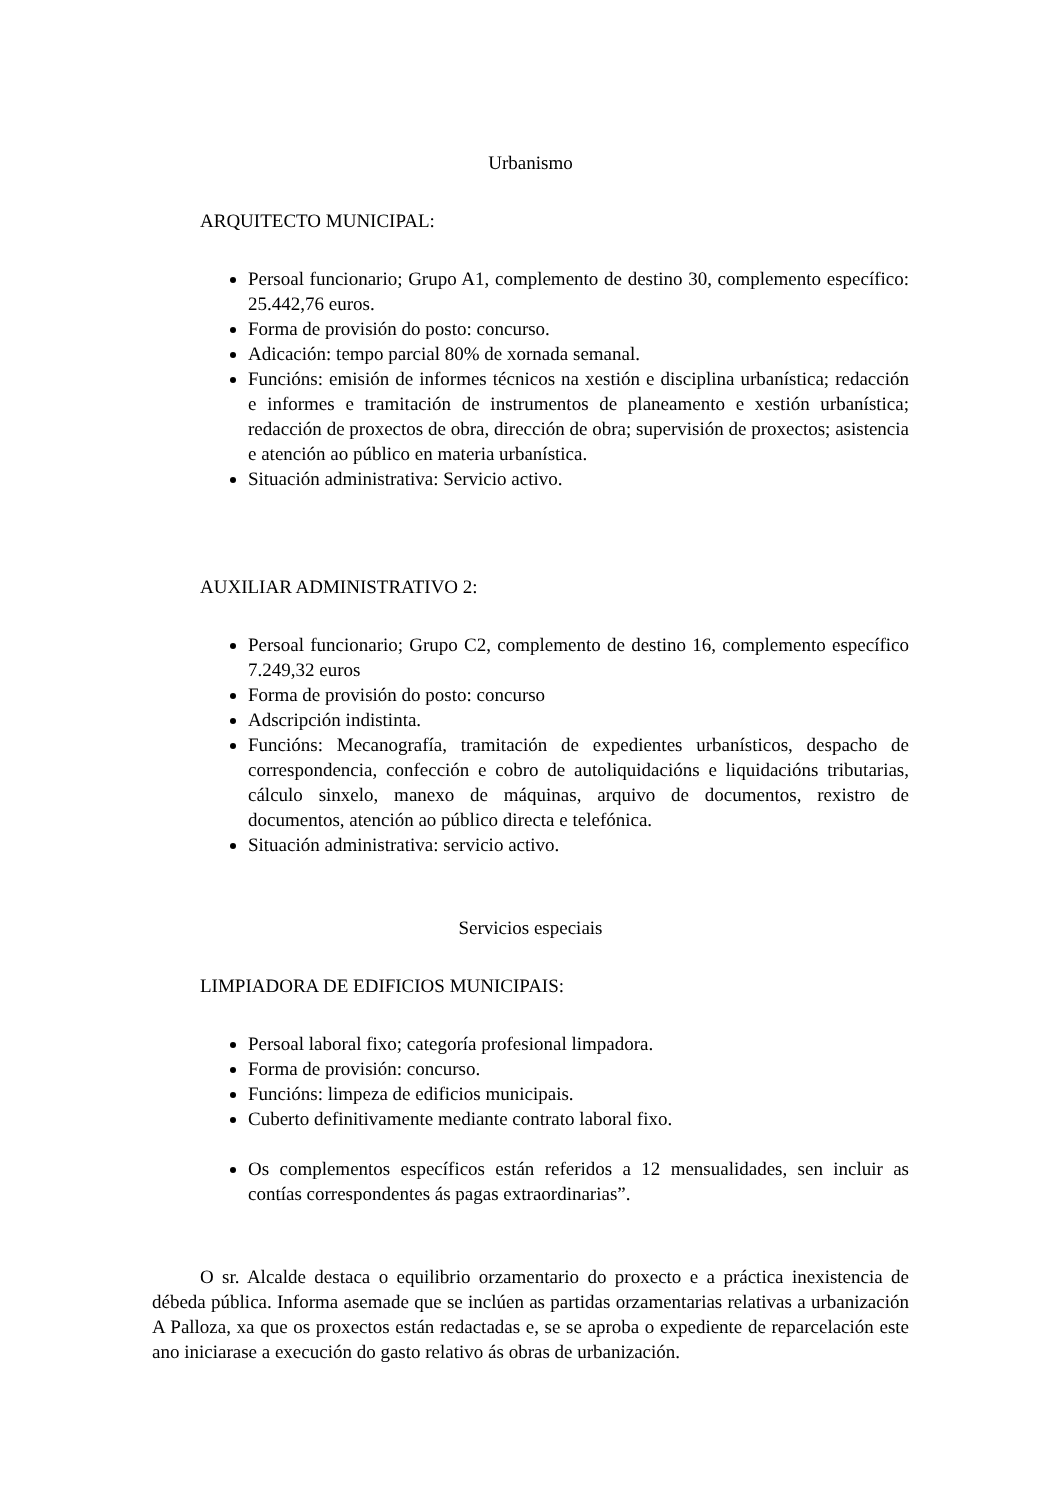Urbanismo
ARQUITECTO MUNICIPAL:
Persoal funcionario; Grupo A1, complemento de destino 30, complemento específico: 25.442,76 euros.
Forma de provisión do posto: concurso.
Adicación: tempo parcial 80% de xornada semanal.
Funcións: emisión de informes técnicos na xestión e disciplina urbanística; redacción e informes e tramitación de instrumentos de planeamento e xestión urbanística; redacción de proxectos de obra, dirección de obra; supervisión de proxectos; asistencia e atención ao público en materia urbanística.
Situación administrativa: Servicio activo.
AUXILIAR ADMINISTRATIVO 2:
Persoal funcionario; Grupo C2, complemento de destino 16, complemento específico 7.249,32 euros
Forma de provisión do posto: concurso
Adscripción indistinta.
Funcións: Mecanografía, tramitación de expedientes urbanísticos, despacho de correspondencia, confección e cobro de autoliquidacións e liquidacións tributarias, cálculo sinxelo, manexo de máquinas, arquivo de documentos, rexistro de documentos, atención ao público directa e telefónica.
Situación administrativa: servicio activo.
Servicios especiais
LIMPIADORA DE EDIFICIOS MUNICIPAIS:
Persoal laboral fixo; categoría profesional limpadora.
Forma de provisión: concurso.
Funcións: limpeza de edificios municipais.
Cuberto definitivamente mediante contrato laboral fixo.
Os complementos específicos están referidos a 12 mensualidades, sen incluir as contías correspondentes ás pagas extraordinarias”.
O sr. Alcalde destaca o equilibrio orzamentario do proxecto e a práctica inexistencia de débeda pública. Informa asemade que se inclúen as partidas orzamentarias relativas a urbanización A Palloza, xa que os proxectos están redactadas e, se se aproba o expediente de reparcelación este ano iniciarase a execución do gasto relativo ás obras de urbanización.